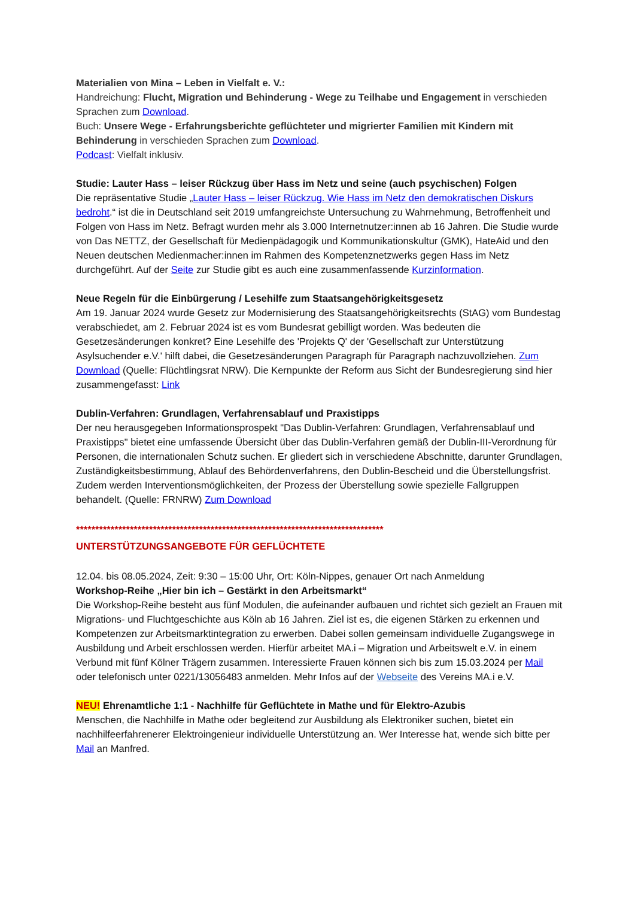Materialien von Mina – Leben in Vielfalt e. V.:
Handreichung: Flucht, Migration und Behinderung - Wege zu Teilhabe und Engagement in verschieden Sprachen zum Download.
Buch: Unsere Wege - Erfahrungsberichte geflüchteter und migrierter Familien mit Kindern mit Behinderung in verschieden Sprachen zum Download.
Podcast: Vielfalt inklusiv.
Studie: Lauter Hass – leiser Rückzug über Hass im Netz und seine (auch psychischen) Folgen
Die repräsentative Studie „Lauter Hass – leiser Rückzug. Wie Hass im Netz den demokratischen Diskurs bedroht.“ ist die in Deutschland seit 2019 umfangreichste Untersuchung zu Wahrnehmung, Betroffenheit und Folgen von Hass im Netz. Befragt wurden mehr als 3.000 Internetnutzer:innen ab 16 Jahren. Die Studie wurde von Das NETTZ, der Gesellschaft für Medienpädagogik und Kommunikationskultur (GMK), HateAid und den Neuen deutschen Medienmacher:innen im Rahmen des Kompetenznetzwerks gegen Hass im Netz durchgeführt. Auf der Seite zur Studie gibt es auch eine zusammenfassende Kurzinformation.
Neue Regeln für die Einbürgerung / Lesehilfe zum Staatsangehörigkeitsgesetz
Am 19. Januar 2024 wurde Gesetz zur Modernisierung des Staatsangehörigkeitsrechts (StAG) vom Bundestag verabschiedet, am 2. Februar 2024 ist es vom Bundesrat gebilligt worden. Was bedeuten die Gesetzesänderungen konkret? Eine Lesehilfe des 'Projekts Q' der 'Gesellschaft zur Unterstützung Asylsuchender e.V.' hilft dabei, die Gesetzesänderungen Paragraph für Paragraph nachzuvollziehen. Zum Download (Quelle: Flüchtlingsrat NRW). Die Kernpunkte der Reform aus Sicht der Bundesregierung sind hier zusammengefasst: Link
Dublin-Verfahren: Grundlagen, Verfahrensablauf und Praxistipps
Der neu herausgegeben Informationsprospekt "Das Dublin-Verfahren: Grundlagen, Verfahrensablauf und Praxistipps" bietet eine umfassende Übersicht über das Dublin-Verfahren gemäß der Dublin-III-Verordnung für Personen, die internationalen Schutz suchen. Er gliedert sich in verschiedene Abschnitte, darunter Grundlagen, Zuständigkeitsbestimmung, Ablauf des Behördenverfahrens, den Dublin-Bescheid und die Überstellungsfrist. Zudem werden Interventionsmöglichkeiten, der Prozess der Überstellung sowie spezielle Fallgruppen behandelt. (Quelle: FRNRW) Zum Download
********************************************************************************
UNTERSTÜTZUNGSANGEBOTE FÜR GEFLÜCHTETE
12.04. bis 08.05.2024, Zeit: 9:30 – 15:00 Uhr, Ort: Köln-Nippes, genauer Ort nach Anmeldung
Workshop-Reihe „Hier bin ich – Gestärkt in den Arbeitsmarkt“
Die Workshop-Reihe besteht aus fünf Modulen, die aufeinander aufbauen und richtet sich gezielt an Frauen mit Migrations- und Fluchtgeschichte aus Köln ab 16 Jahren. Ziel ist es, die eigenen Stärken zu erkennen und Kompetenzen zur Arbeitsmarktintegration zu erwerben. Dabei sollen gemeinsam individuelle Zugangswege in Ausbildung und Arbeit erschlossen werden. Hierfür arbeitet MA.i – Migration und Arbeitswelt e.V. in einem Verbund mit fünf Kölner Trägern zusammen. Interessierte Frauen können sich bis zum 15.03.2024 per Mail oder telefonisch unter 0221/13056483 anmelden. Mehr Infos auf der Webseite des Vereins MA.i e.V.
NEU! Ehrenamtliche 1:1 - Nachhilfe für Geflüchtete in Mathe und für Elektro-Azubis
Menschen, die Nachhilfe in Mathe oder begleitend zur Ausbildung als Elektroniker suchen, bietet ein nachhilfeerfahrenerer Elektroingenieur individuelle Unterstützung an. Wer Interesse hat, wende sich bitte per Mail an Manfred.